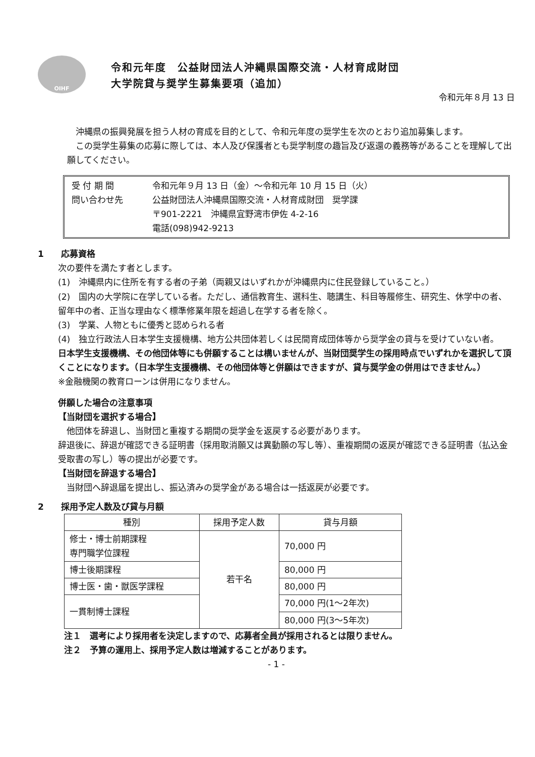OIHF
令和元年度　公益財団法人沖縄県国際交流・人材育成財団
大学院貸与奨学生募集要項（追加）
令和元年８月 13 日
　沖縄県の振興発展を担う人材の育成を目的として、令和元年度の奨学生を次のとおり追加募集します。
　この奨学生募集の応募に際しては、本人及び保護者とも奨学制度の趣旨及び返還の義務等があることを理解して出願してください。
受 付 期 間 令和元年９月 13 日（金）～令和元年 10 月 15 日（火）
問い合わせ先 公益財団法人沖縄県国際交流・人材育成財団　奨学課
〒901-2221　沖縄県宜野湾市伊佐 4-2-16
電話(098)942-9213
1　　応募資格
次の要件を満たす者とします。
(1)　沖縄県内に住所を有する者の子弟（両親又はいずれかが沖縄県内に住民登録していること。）
(2)　国内の大学院に在学している者。ただし、通信教育生、選科生、聴講生、科目等履修生、研究生、休学中の者、留年中の者、正当な理由なく標準修業年限を超過し在学する者を除く。
(3)　学業、人物ともに優秀と認められる者
(4)　独立行政法人日本学生支援機構、地方公共団体若しくは民間育成団体等から奨学金の貸与を受けていない者。
日本学生支援機構、その他団体等にも併願することは構いませんが、当財団奨学生の採用時点でいずれかを選択して頂くことになります。（日本学生支援機構、その他団体等と併願はできますが、貸与奨学金の併用はできません。）
※金融機関の教育ローンは併用になりません。
併願した場合の注意事項
【当財団を選択する場合】
　他団体を辞退し、当財団と重複する期間の奨学金を返戻する必要があります。
辞退後に、辞退が確認できる証明書（採用取消願又は異動願の写し等）、重複期間の返戻が確認できる証明書（払込金受取書の写し）等の提出が必要です。
【当財団を辞退する場合】
　当財団へ辞退届を提出し、振込済みの奨学金がある場合は一括返戻が必要です。
2　　採用予定人数及び貸与月額
| 種別 | 採用予定人数 | 貸与月額 |
| --- | --- | --- |
| 修士・博士前期課程 専門職学位課程 | 若干名 | 70,000 円 |
| 博士後期課程 | | 80,000 円 |
| 博士医・歯・獣医学課程 | | 80,000 円 |
| 一貫制博士課程 | | 70,000 円(1～2年次) |
| | | 80,000 円(3～5年次) |
注１　選考により採用者を決定しますので、応募者全員が採用されるとは限りません。
注２　予算の運用上、採用予定人数は増減することがあります。
- 1 -